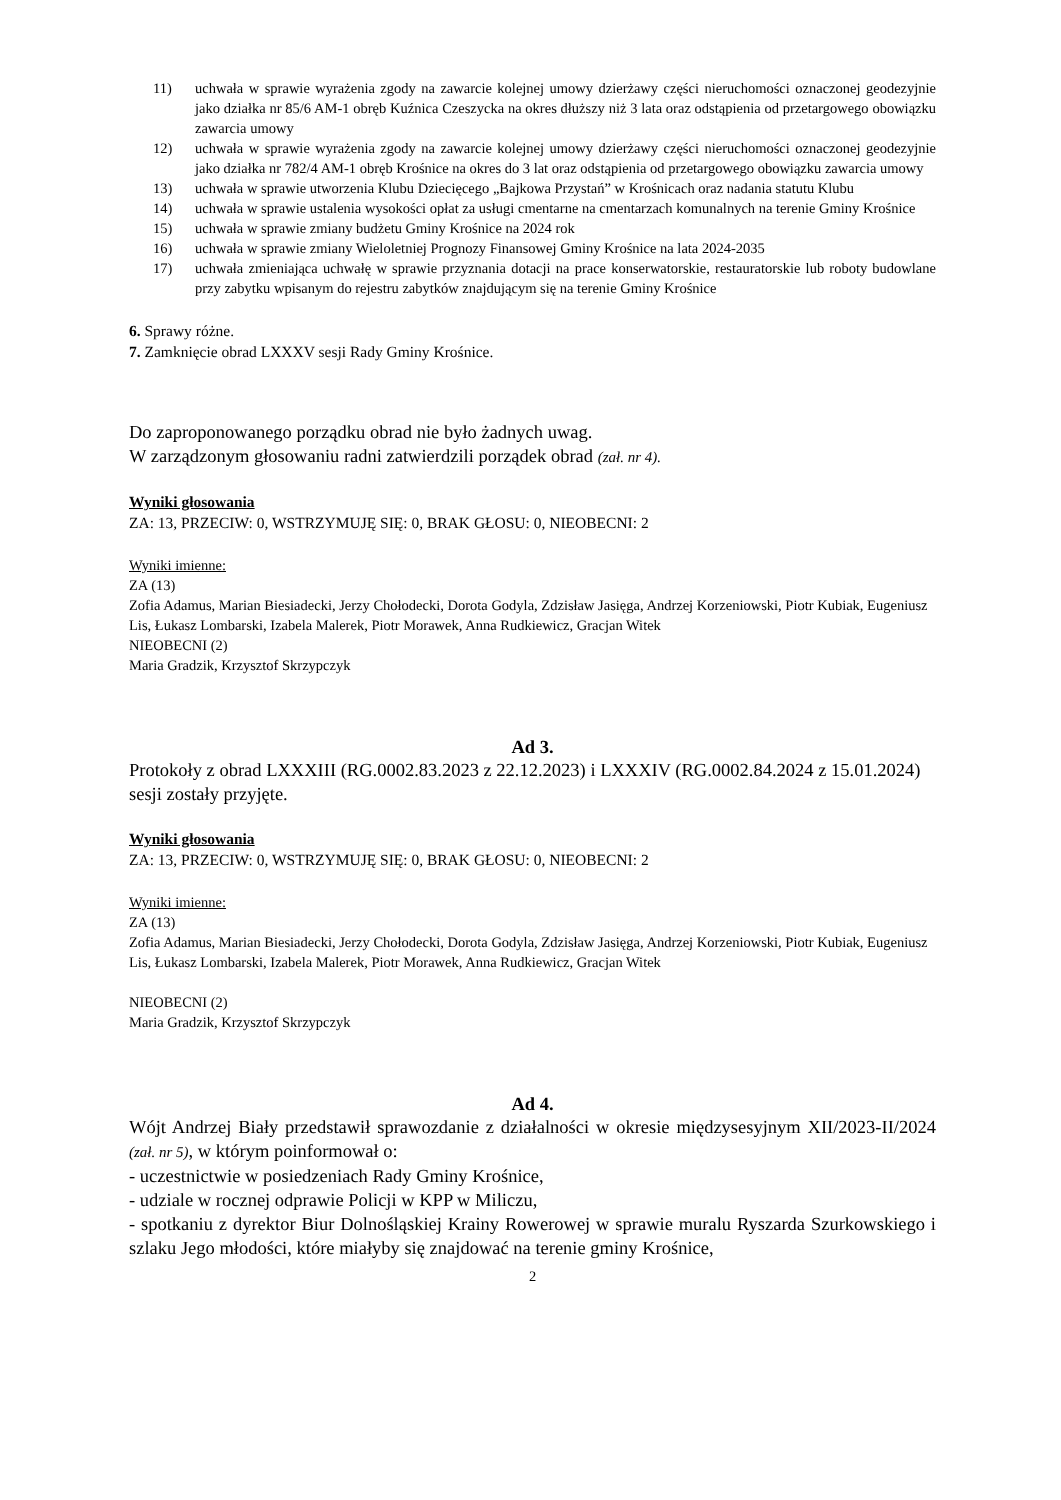11) uchwała w sprawie wyrażenia zgody na zawarcie kolejnej umowy dzierżawy części nieruchomości oznaczonej geodezyjnie jako działka nr 85/6 AM-1 obręb Kuźnica Czeszycka na okres dłuższy niż 3 lata oraz odstąpienia od przetargowego obowiązku zawarcia umowy
12) uchwała w sprawie wyrażenia zgody na zawarcie kolejnej umowy dzierżawy części nieruchomości oznaczonej geodezyjnie jako działka nr 782/4 AM-1 obręb Krośnice na okres do 3 lat oraz odstąpienia od przetargowego obowiązku zawarcia umowy
13) uchwała w sprawie utworzenia Klubu Dziecięcego „Bajkowa Przystań” w Krośnicach oraz nadania statutu Klubu
14) uchwała w sprawie ustalenia wysokości opłat za usługi cmentarne na cmentarzach komunalnych na terenie Gminy Krośnice
15) uchwała w sprawie zmiany budżetu Gminy Krośnice na 2024 rok
16) uchwała w sprawie zmiany Wieloletniej Prognozy Finansowej Gminy Krośnice na lata 2024-2035
17) uchwała zmieniająca uchwałę w sprawie przyznania dotacji na prace konserwatorskie, restauratorskie lub roboty budowlane przy zabytku wpisanym do rejestru zabytków znajdującym się na terenie Gminy Krośnice
6. Sprawy różne.
7. Zamknięcie obrad LXXXV sesji Rady Gminy Krośnice.
Do zaproponowanego porządku obrad nie było żadnych uwag.
W zarządzonym głosowaniu radni zatwierdzili porządek obrad (zał. nr 4).
Wyniki głosowania
ZA: 13, PRZECIW: 0, WSTRZYMUJĘ SIĘ: 0, BRAK GŁOSU: 0, NIEOBECNI: 2
Wyniki imienne:
ZA (13)
Zofia Adamus, Marian Biesiadecki, Jerzy Chołodecki, Dorota Godyla, Zdzisław Jasięga, Andrzej Korzeniowski, Piotr Kubiak, Eugeniusz Lis, Łukasz Lombarski, Izabela Malerek, Piotr Morawek, Anna Rudkiewicz, Gracjan Witek
NIEOBECNI (2)
Maria Gradzik, Krzysztof Skrzypczyk
Ad 3.
Protokoły z obrad LXXXIII (RG.0002.83.2023 z 22.12.2023) i LXXXIV (RG.0002.84.2024 z 15.01.2024) sesji zostały przyjęte.
Wyniki głosowania
ZA: 13, PRZECIW: 0, WSTRZYMUJĘ SIĘ: 0, BRAK GŁOSU: 0, NIEOBECNI: 2
Wyniki imienne:
ZA (13)
Zofia Adamus, Marian Biesiadecki, Jerzy Chołodecki, Dorota Godyla, Zdzisław Jasięga, Andrzej Korzeniowski, Piotr Kubiak, Eugeniusz Lis, Łukasz Lombarski, Izabela Malerek, Piotr Morawek, Anna Rudkiewicz, Gracjan Witek
NIEOBECNI (2)
Maria Gradzik, Krzysztof Skrzypczyk
Ad 4.
Wójt Andrzej Biały przedstawił sprawozdanie z działalności w okresie międzysesyjnym XII/2023-II/2024 (zał. nr 5), w którym poinformował o:
- uczestnictwie w posiedzeniach Rady Gminy Krośnice,
- udziale w rocznej odprawie Policji w KPP w Miliczu,
- spotkaniu z dyrektor Biur Dolnośląskiej Krainy Rowerowej w sprawie muralu Ryszarda Szurkowskiego i szlaku Jego młodości, które miałyby się znajdować na terenie gminy Krośnice,
2